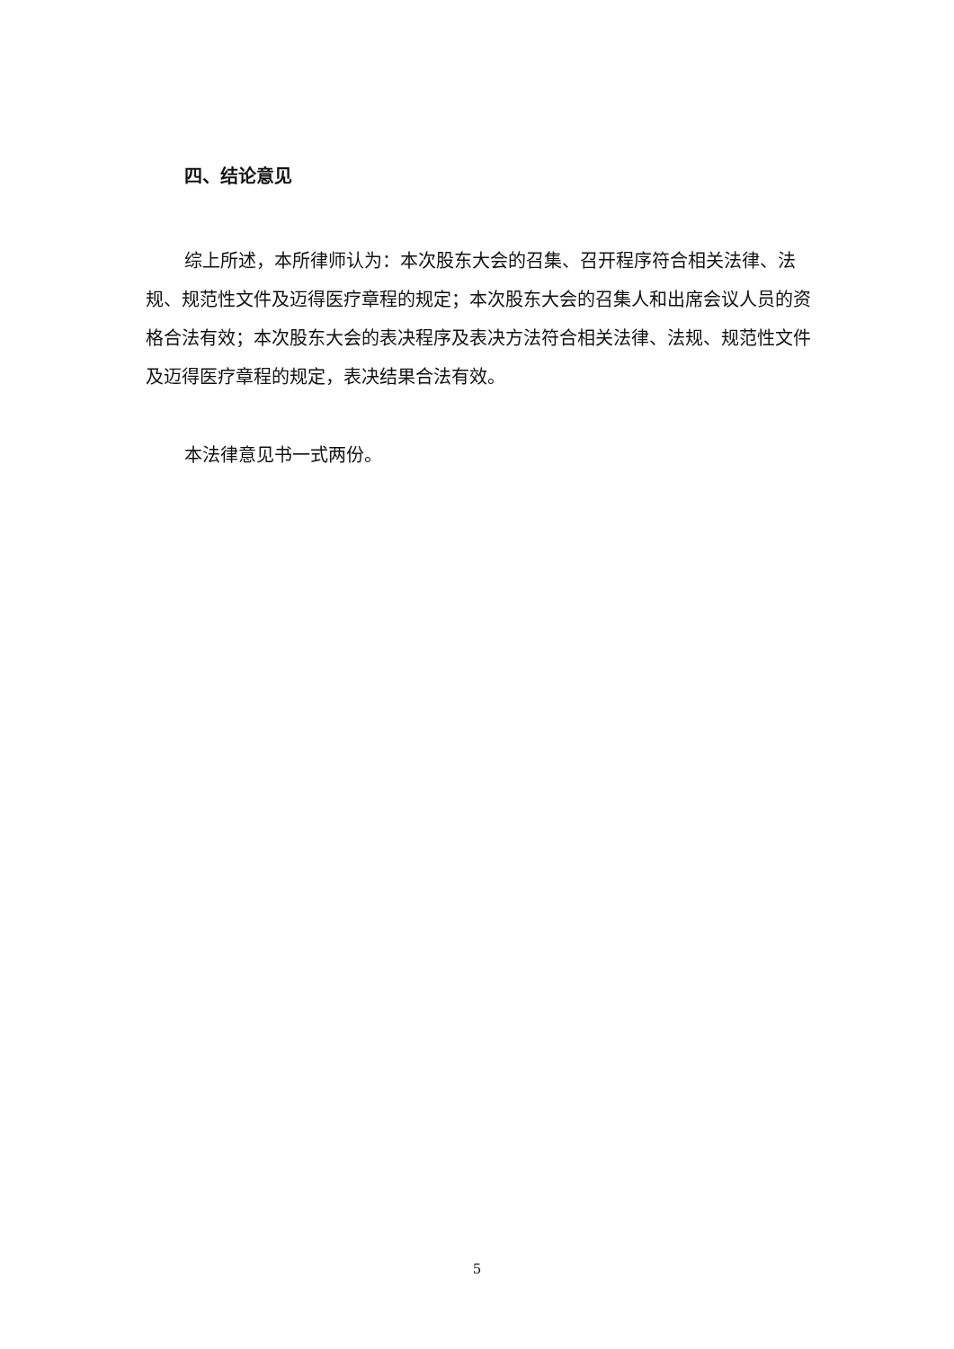四、结论意见
综上所述，本所律师认为：本次股东大会的召集、召开程序符合相关法律、法规、规范性文件及迈得医疗章程的规定；本次股东大会的召集人和出席会议人员的资格合法有效；本次股东大会的表决程序及表决方法符合相关法律、法规、规范性文件及迈得医疗章程的规定，表决结果合法有效。
本法律意见书一式两份。
5